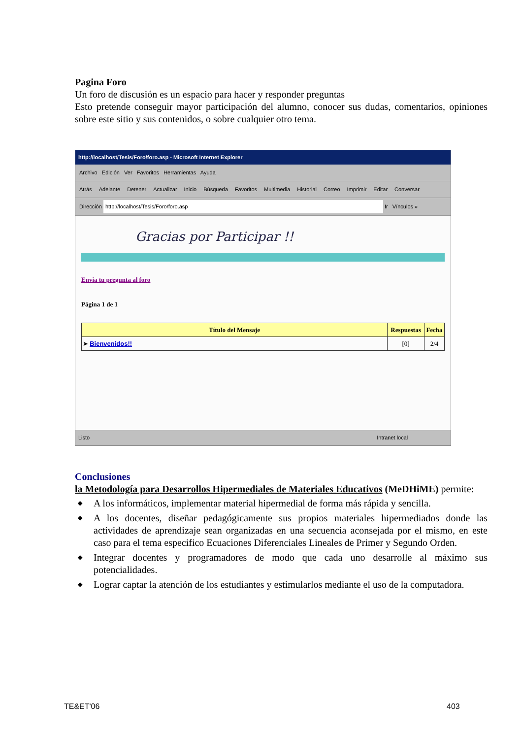Pagina Foro
Un foro de discusión es un espacio para hacer y responder preguntas
Esto pretende conseguir mayor participación del alumno, conocer sus dudas, comentarios, opiniones sobre este sitio y sus contenidos, o sobre cualquier otro tema.
http://localhost/Tesis/Foro/foro.asp - Microsoft Internet Explorer
Archivo Edición Ver Favoritos Herramientas Ayuda
Atrás Adelante Detener Actualizar Inicio Búsqueda Favoritos Multimedia Historial Correo Imprimir Editar Conversar
Dirección http://localhost/Tesis/Foro/foro.asp Ir Vínculos »
Gracias por Participar !!
Envia tu pregunta al foro
Página 1 de 1
| Título del Mensaje | Respuestas | Fecha |
| --- | --- | --- |
| ➤ Bienvenidos!! | [0] | 2/4 |
Listo Intranet local
Conclusiones
la Metodología para Desarrollos Hipermediales de Materiales Educativos (MeDHiME) permite:
◆ A los informáticos, implementar material hipermedial de forma más rápida y sencilla.
◆ A los docentes, diseñar pedagógicamente sus propios materiales hipermediados donde las actividades de aprendizaje sean organizadas en una secuencia aconsejada por el mismo, en este caso para el tema especifico Ecuaciones Diferenciales Lineales de Primer y Segundo Orden.
◆ Integrar docentes y programadores de modo que cada uno desarrolle al máximo sus potencialidades.
◆ Lograr captar la atención de los estudiantes y estimularlos mediante el uso de la computadora.
TE&ET'06 403